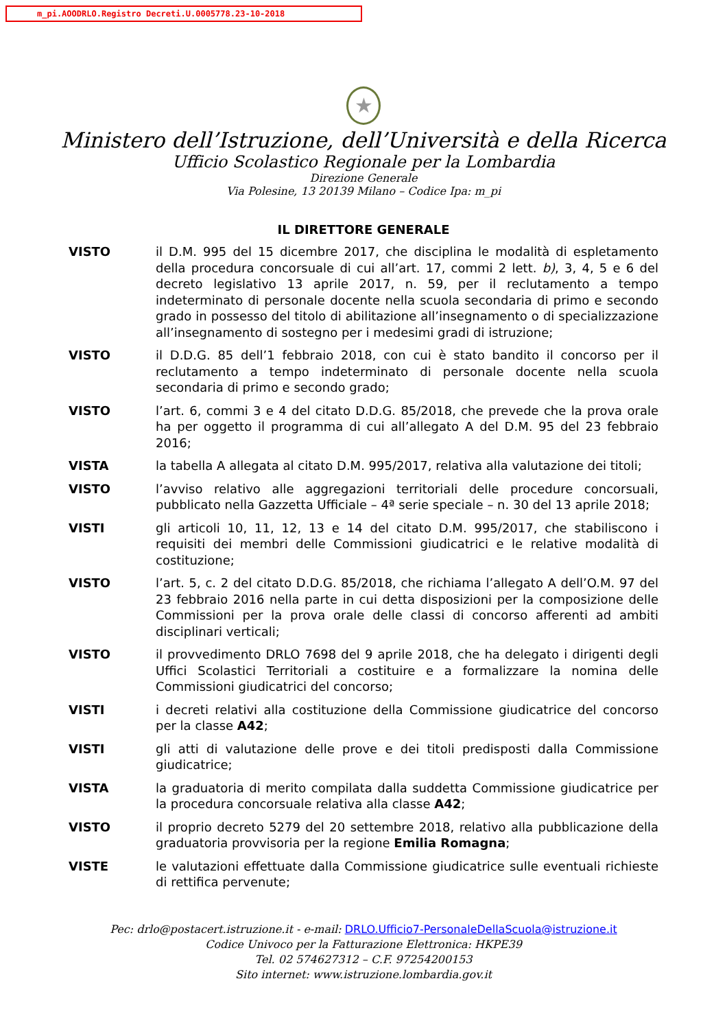m_pi.AOODRLO.Registro Decreti.U.0005778.23-10-2018
★
Ministero dell’Istruzione, dell’Università e della Ricerca
Ufficio Scolastico Regionale per la Lombardia
Direzione Generale
Via Polesine, 13 20139 Milano – Codice Ipa: m_pi
IL DIRETTORE GENERALE
VISTO il D.M. 995 del 15 dicembre 2017, che disciplina le modalità di espletamento della procedura concorsuale di cui all’art. 17, commi 2 lett. b), 3, 4, 5 e 6 del decreto legislativo 13 aprile 2017, n. 59, per il reclutamento a tempo indeterminato di personale docente nella scuola secondaria di primo e secondo grado in possesso del titolo di abilitazione all’insegnamento o di specializzazione all’insegnamento di sostegno per i medesimi gradi di istruzione;
VISTO il D.D.G. 85 dell’1 febbraio 2018, con cui è stato bandito il concorso per il reclutamento a tempo indeterminato di personale docente nella scuola secondaria di primo e secondo grado;
VISTO l’art. 6, commi 3 e 4 del citato D.D.G. 85/2018, che prevede che la prova orale ha per oggetto il programma di cui all’allegato A del D.M. 95 del 23 febbraio 2016;
VISTA la tabella A allegata al citato D.M. 995/2017, relativa alla valutazione dei titoli;
VISTO l’avviso relativo alle aggregazioni territoriali delle procedure concorsuali, pubblicato nella Gazzetta Ufficiale – 4ª serie speciale – n. 30 del 13 aprile 2018;
VISTI gli articoli 10, 11, 12, 13 e 14 del citato D.M. 995/2017, che stabiliscono i requisiti dei membri delle Commissioni giudicatrici e le relative modalità di costituzione;
VISTO l’art. 5, c. 2 del citato D.D.G. 85/2018, che richiama l’allegato A dell’O.M. 97 del 23 febbraio 2016 nella parte in cui detta disposizioni per la composizione delle Commissioni per la prova orale delle classi di concorso afferenti ad ambiti disciplinari verticali;
VISTO il provvedimento DRLO 7698 del 9 aprile 2018, che ha delegato i dirigenti degli Uffici Scolastici Territoriali a costituire e a formalizzare la nomina delle Commissioni giudicatrici del concorso;
VISTI i decreti relativi alla costituzione della Commissione giudicatrice del concorso per la classe A42;
VISTI gli atti di valutazione delle prove e dei titoli predisposti dalla Commissione giudicatrice;
VISTA la graduatoria di merito compilata dalla suddetta Commissione giudicatrice per la procedura concorsuale relativa alla classe A42;
VISTO il proprio decreto 5279 del 20 settembre 2018, relativo alla pubblicazione della graduatoria provvisoria per la regione Emilia Romagna;
VISTE le valutazioni effettuate dalla Commissione giudicatrice sulle eventuali richieste di rettifica pervenute;
Pec: drlo@postacert.istruzione.it - e-mail: DRLO.Ufficio7-PersonaleDellaScuola@istruzione.it
Codice Univoco per la Fatturazione Elettronica: HKPE39
Tel. 02 574627312 – C.F. 97254200153
Sito internet: www.istruzione.lombardia.gov.it